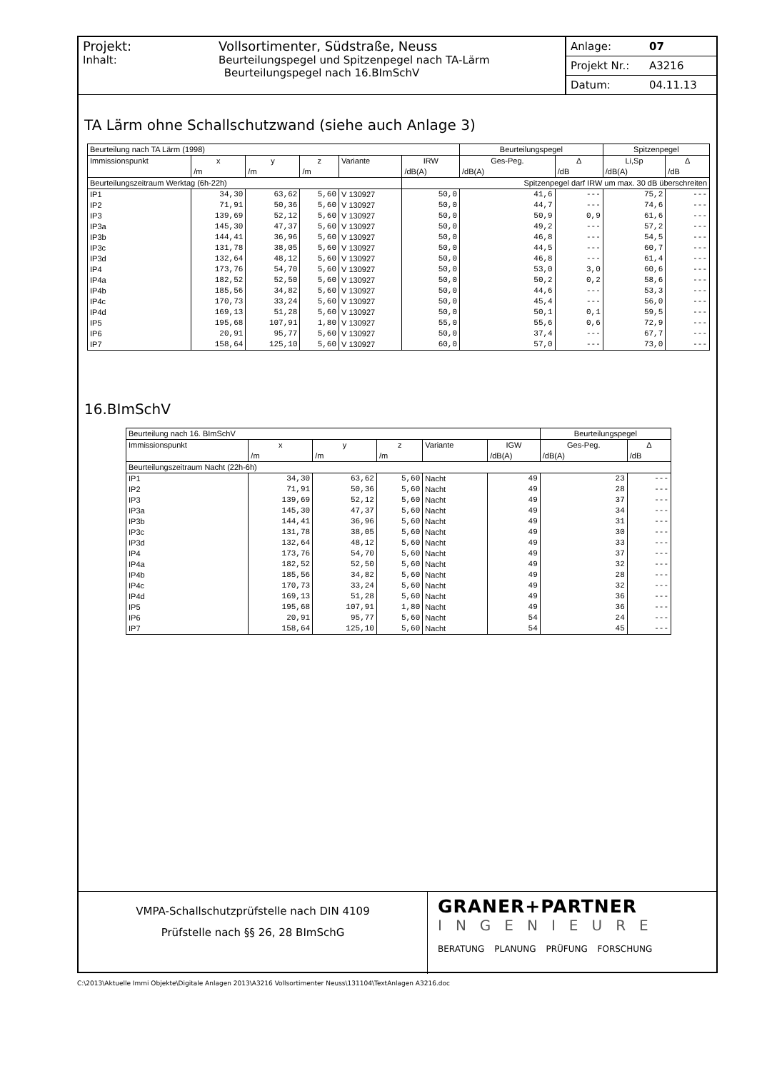Projekt: Vollsortimenter, Südstraße, Neuss
Inhalt: Beurteilungspegel und Spitzenpegel nach TA-Lärm
Beurteilungspegel nach 16.BImSchV
Anlage: 07
Projekt Nr.: A3216
Datum: 04.11.13
TA Lärm ohne Schallschutzwand (siehe auch Anlage 3)
| Beurteilung nach TA Lärm (1998) | | | | | | Beurteilungspegel | | Spitzenpegel | |
| Immissionspunkt | x | y | z | Variante | IRW | Ges-Peg. | Δ | Li,Sp | Δ |
| | /m | /m | /m | | /dB(A) | /dB(A) | /dB | /dB(A) | /dB |
| Beurteilungszeitraum Werktag (6h-22h) | | | | | Spitzenpegel darf IRW um max. 30 dB überschreiten | | | | |
| IP1 | 34,30 | 63,62 | 5,60 | V 130927 | 50,0 | 41,6 | --- | 75,2 | --- |
| IP2 | 71,91 | 50,36 | 5,60 | V 130927 | 50,0 | 44,7 | --- | 74,6 | --- |
| IP3 | 139,69 | 52,12 | 5,60 | V 130927 | 50,0 | 50,9 | 0,9 | 61,6 | --- |
| IP3a | 145,30 | 47,37 | 5,60 | V 130927 | 50,0 | 49,2 | --- | 57,2 | --- |
| IP3b | 144,41 | 36,96 | 5,60 | V 130927 | 50,0 | 46,8 | --- | 54,5 | --- |
| IP3c | 131,78 | 38,05 | 5,60 | V 130927 | 50,0 | 44,5 | --- | 60,7 | --- |
| IP3d | 132,64 | 48,12 | 5,60 | V 130927 | 50,0 | 46,8 | --- | 61,4 | --- |
| IP4 | 173,76 | 54,70 | 5,60 | V 130927 | 50,0 | 53,0 | 3,0 | 60,6 | --- |
| IP4a | 182,52 | 52,50 | 5,60 | V 130927 | 50,0 | 50,2 | 0,2 | 58,6 | --- |
| IP4b | 185,56 | 34,82 | 5,60 | V 130927 | 50,0 | 44,6 | --- | 53,3 | --- |
| IP4c | 170,73 | 33,24 | 5,60 | V 130927 | 50,0 | 45,4 | --- | 56,0 | --- |
| IP4d | 169,13 | 51,28 | 5,60 | V 130927 | 50,0 | 50,1 | 0,1 | 59,5 | --- |
| IP5 | 195,68 | 107,91 | 1,80 | V 130927 | 55,0 | 55,6 | 0,6 | 72,9 | --- |
| IP6 | 20,91 | 95,77 | 5,60 | V 130927 | 50,0 | 37,4 | --- | 67,7 | --- |
| IP7 | 158,64 | 125,10 | 5,60 | V 130927 | 60,0 | 57,0 | --- | 73,0 | --- |
16.BImSchV
| Beurteilung nach 16. BImSchV | | | | | | Beurteilungspegel | |
| Immissionspunkt | x | y | z | Variante | IGW | Ges-Peg. | Δ |
| | /m | /m | /m | | /dB(A) | /dB(A) | /dB |
| Beurteilungszeitraum Nacht (22h-6h) | | | | | | | |
| IP1 | 34,30 | 63,62 | 5,60 | Nacht | 49 | 23 | --- |
| IP2 | 71,91 | 50,36 | 5,60 | Nacht | 49 | 28 | --- |
| IP3 | 139,69 | 52,12 | 5,60 | Nacht | 49 | 37 | --- |
| IP3a | 145,30 | 47,37 | 5,60 | Nacht | 49 | 34 | --- |
| IP3b | 144,41 | 36,96 | 5,60 | Nacht | 49 | 31 | --- |
| IP3c | 131,78 | 38,05 | 5,60 | Nacht | 49 | 30 | --- |
| IP3d | 132,64 | 48,12 | 5,60 | Nacht | 49 | 33 | --- |
| IP4 | 173,76 | 54,70 | 5,60 | Nacht | 49 | 37 | --- |
| IP4a | 182,52 | 52,50 | 5,60 | Nacht | 49 | 32 | --- |
| IP4b | 185,56 | 34,82 | 5,60 | Nacht | 49 | 28 | --- |
| IP4c | 170,73 | 33,24 | 5,60 | Nacht | 49 | 32 | --- |
| IP4d | 169,13 | 51,28 | 5,60 | Nacht | 49 | 36 | --- |
| IP5 | 195,68 | 107,91 | 1,80 | Nacht | 49 | 36 | --- |
| IP6 | 20,91 | 95,77 | 5,60 | Nacht | 54 | 24 | --- |
| IP7 | 158,64 | 125,10 | 5,60 | Nacht | 54 | 45 | --- |
VMPA-Schallschutzprüfstelle nach DIN 4109
Prüfstelle nach §§ 26, 28 BImSchG
GRANER+PARTNER
INGENIEURE
BERATUNG PLANUNG PRÜFUNG FORSCHUNG
C:\2013\Aktuelle Immi Objekte\Digitale Anlagen 2013\A3216 Vollsortimenter Neuss\131104\TextAnlagen A3216.doc